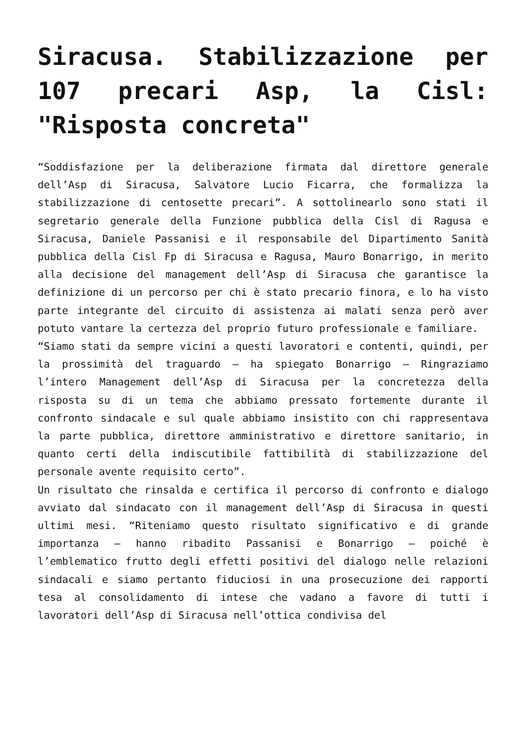Siracusa. Stabilizzazione per 107 precari Asp, la Cisl: "Risposta concreta"
“Soddisfazione per la deliberazione firmata dal direttore generale dell’Asp di Siracusa, Salvatore Lucio Ficarra, che formalizza la stabilizzazione di centosette precari”. A sottolinearlo sono stati il segretario generale della Funzione pubblica della Cisl di Ragusa e Siracusa, Daniele Passanisi e il responsabile del Dipartimento Sanità pubblica della Cisl Fp di Siracusa e Ragusa, Mauro Bonarrigo, in merito alla decisione del management dell’Asp di Siracusa che garantisce la definizione di un percorso per chi è stato precario finora, e lo ha visto parte integrante del circuito di assistenza ai malati senza però aver potuto vantare la certezza del proprio futuro professionale e familiare.
“Siamo stati da sempre vicini a questi lavoratori e contenti, quindi, per la prossimità del traguardo – ha spiegato Bonarrigo – Ringraziamo l’intero Management dell’Asp di Siracusa per la concretezza della risposta su di un tema che abbiamo pressato fortemente durante il confronto sindacale e sul quale abbiamo insistito con chi rappresentava la parte pubblica, direttore amministrativo e direttore sanitario, in quanto certi della indiscutibile fattibilità di stabilizzazione del personale avente requisito certo”.
Un risultato che rinsalda e certifica il percorso di confronto e dialogo avviato dal sindacato con il management dell’Asp di Siracusa in questi ultimi mesi. “Riteniamo questo risultato significativo e di grande importanza – hanno ribadito Passanisi e Bonarrigo – poiché è l’emblematico frutto degli effetti positivi del dialogo nelle relazioni sindacali e siamo pertanto fiduciosi in una prosecuzione dei rapporti tesa al consolidamento di intese che vadano a favore di tutti i lavoratori dell’Asp di Siracusa nell’ottica condivisa del